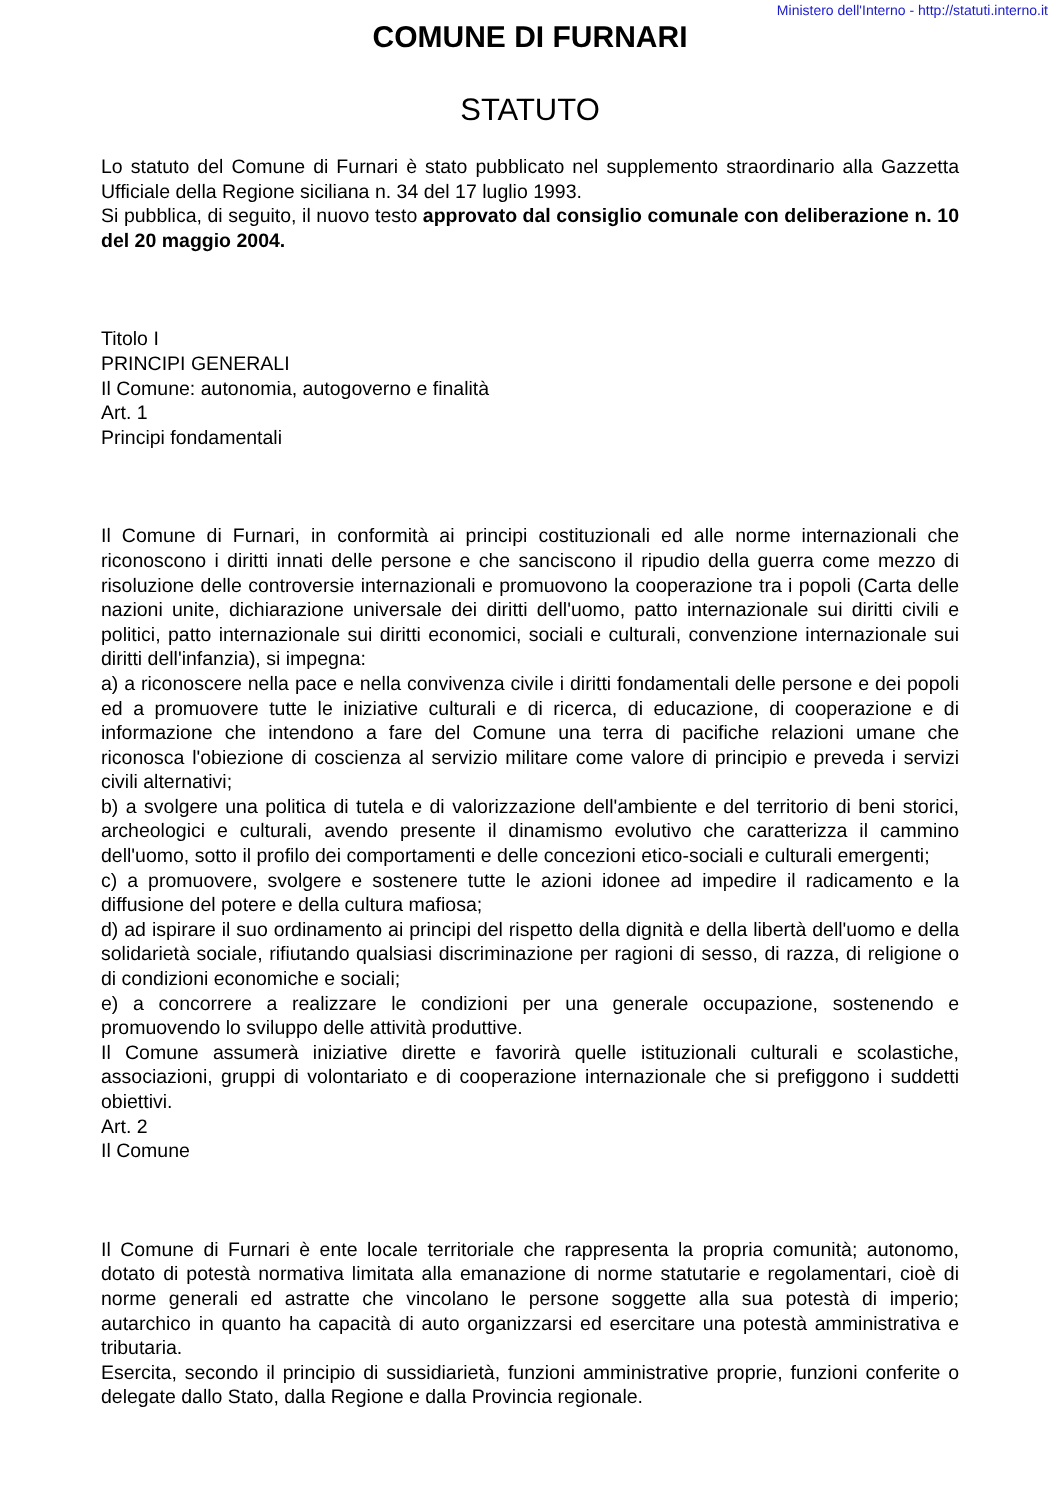Ministero dell'Interno - http://statuti.interno.it
COMUNE DI FURNARI
STATUTO
Lo statuto del Comune di Furnari è stato pubblicato nel supplemento straordinario alla Gazzetta Ufficiale della Regione siciliana n. 34 del 17 luglio 1993.
Si pubblica, di seguito, il nuovo testo approvato dal consiglio comunale con deliberazione n. 10 del 20 maggio 2004.
Titolo I
PRINCIPI GENERALI
Il Comune: autonomia, autogoverno e finalità
Art. 1
Principi fondamentali
Il Comune di Furnari, in conformità ai principi costituzionali ed alle norme internazionali che riconoscono i diritti innati delle persone e che sanciscono il ripudio della guerra come mezzo di risoluzione delle controversie internazionali e promuovono la cooperazione tra i popoli (Carta delle nazioni unite, dichiarazione universale dei diritti dell'uomo, patto internazionale sui diritti civili e politici, patto internazionale sui diritti economici, sociali e culturali, convenzione internazionale sui diritti dell'infanzia), si impegna:
a) a riconoscere nella pace e nella convivenza civile i diritti fondamentali delle persone e dei popoli ed a promuovere tutte le iniziative culturali e di ricerca, di educazione, di cooperazione e di informazione che intendono a fare del Comune una terra di pacifiche relazioni umane che riconosca l'obiezione di coscienza al servizio militare come valore di principio e preveda i servizi civili alternativi;
b) a svolgere una politica di tutela e di valorizzazione dell'ambiente e del territorio di beni storici, archeologici e culturali, avendo presente il dinamismo evolutivo che caratterizza il cammino dell'uomo, sotto il profilo dei comportamenti e delle concezioni etico-sociali e culturali emergenti;
c) a promuovere, svolgere e sostenere tutte le azioni idonee ad impedire il radicamento e la diffusione del potere e della cultura mafiosa;
d) ad ispirare il suo ordinamento ai principi del rispetto della dignità e della libertà dell'uomo e della solidarietà sociale, rifiutando qualsiasi discriminazione per ragioni di sesso, di razza, di religione o di condizioni economiche e sociali;
e) a concorrere a realizzare le condizioni per una generale occupazione, sostenendo e promuovendo lo sviluppo delle attività produttive.
Il Comune assumerà iniziative dirette e favorirà quelle istituzionali culturali e scolastiche, associazioni, gruppi di volontariato e di cooperazione internazionale che si prefiggono i suddetti obiettivi.
Art. 2
Il Comune
Il Comune di Furnari è ente locale territoriale che rappresenta la propria comunità; autonomo, dotato di potestà normativa limitata alla emanazione di norme statutarie e regolamentari, cioè di norme generali ed astratte che vincolano le persone soggette alla sua potestà di imperio; autarchico in quanto ha capacità di auto organizzarsi ed esercitare una potestà amministrativa e tributaria.
Esercita, secondo il principio di sussidiarietà, funzioni amministrative proprie, funzioni conferite o delegate dallo Stato, dalla Regione e dalla Provincia regionale.